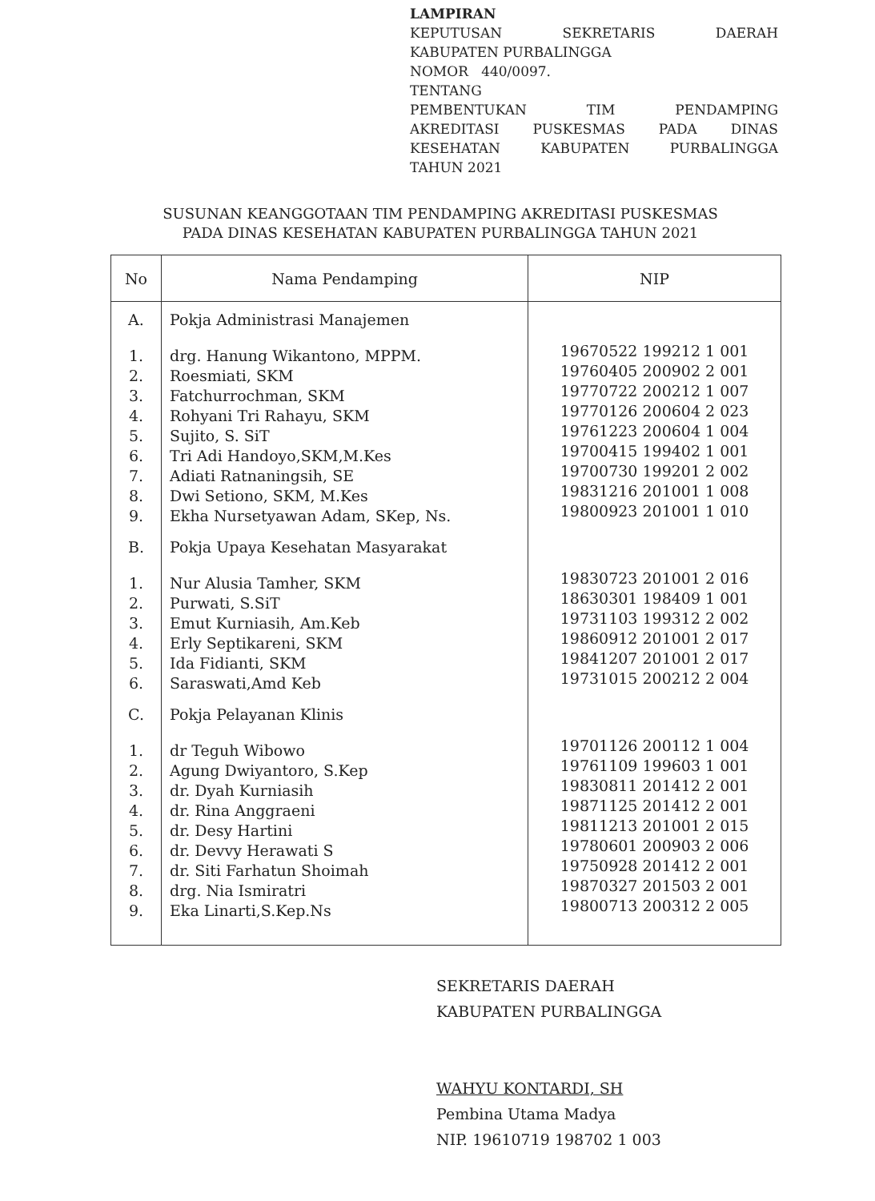LAMPIRAN
KEPUTUSAN SEKRETARIS DAERAH
KABUPATEN PURBALINGGA
NOMOR 440/0097.
TENTANG
PEMBENTUKAN TIM PENDAMPING
AKREDITASI PUSKESMAS PADA DINAS
KESEHATAN KABUPATEN PURBALINGGA
TAHUN 2021
SUSUNAN KEANGGOTAAN TIM PENDAMPING AKREDITASI PUSKESMAS
PADA DINAS KESEHATAN KABUPATEN PURBALINGGA TAHUN 2021
| No | Nama Pendamping | NIP |
| --- | --- | --- |
| A. | Pokja Administrasi Manajemen | |
| 1. 2. 3. 4. 5. 6. 7. 8. 9. | drg. Hanung Wikantono, MPPM. Roesmiati, SKM Fatchurrochman, SKM Rohyani Tri Rahayu, SKM Sujito, S. SiT Tri Adi Handoyo,SKM,M.Kes Adiati Ratnaningsih, SE Dwi Setiono, SKM, M.Kes Ekha Nursetyawan Adam, SKep, Ns. | 19670522 199212 1 001 19760405 200902 2 001 19770722 200212 1 007 19770126 200604 2 023 19761223 200604 1 004 19700415 199402 1 001 19700730 199201 2 002 19831216 201001 1 008 19800923 201001 1 010 |
| B. | Pokja Upaya Kesehatan Masyarakat | |
| 1. 2. 3. 4. 5. 6. | Nur Alusia Tamher, SKM Purwati, S.SiT Emut Kurniasih, Am.Keb Erly Septikareni, SKM Ida Fidianti, SKM Saraswati,Amd Keb | 19830723 201001 2 016 18630301 198409 1 001 19731103 199312 2 002 19860912 201001 2 017 19841207 201001 2 017 19731015 200212 2 004 |
| C. | Pokja Pelayanan Klinis | |
| 1. 2. 3. 4. 5. 6. 7. 8. 9. | dr Teguh Wibowo Agung Dwiyantoro, S.Kep dr. Dyah Kurniasih dr. Rina Anggraeni dr. Desy Hartini dr. Devvy Herawati S dr. Siti Farhatun Shoimah drg. Nia Ismiratri Eka Linarti,S.Kep.Ns | 19701126 200112 1 004 19761109 199603 1 001 19830811 201412 2 001 19871125 201412 2 001 19811213 201001 2 015 19780601 200903 2 006 19750928 201412 2 001 19870327 201503 2 001 19800713 200312 2 005 |
SEKRETARIS DAERAH
KABUPATEN PURBALINGGA
WAHYU KONTARDI, SH
Pembina Utama Madya
NIP. 19610719 198702 1 003